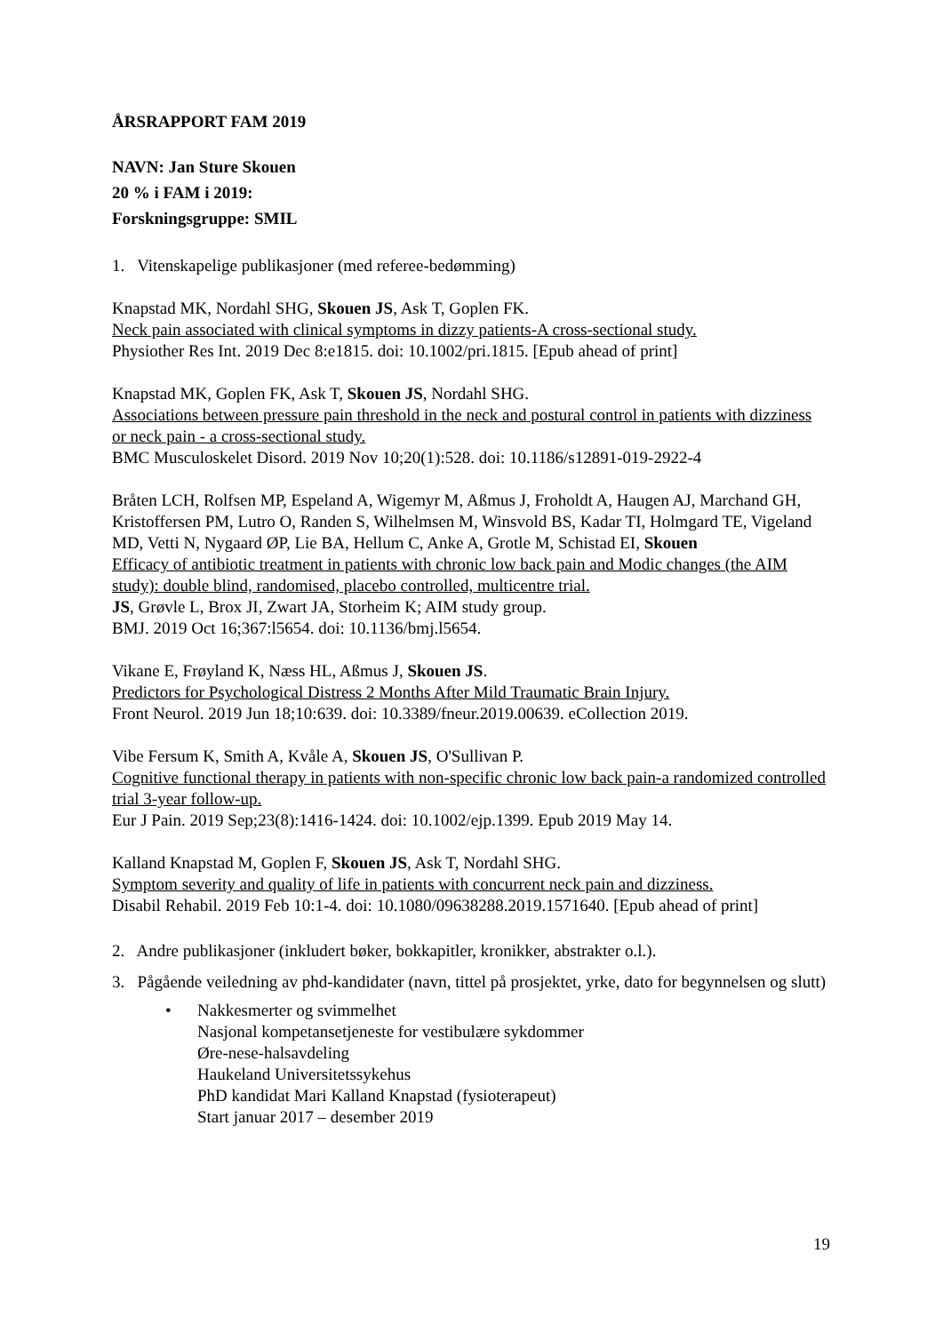ÅRSRAPPORT FAM 2019
NAVN: Jan Sture Skouen
20 % i FAM i 2019:
Forskningsgruppe: SMIL
1. Vitenskapelige publikasjoner (med referee-bedømming)
Knapstad MK, Nordahl SHG, Skouen JS, Ask T, Goplen FK.
Neck pain associated with clinical symptoms in dizzy patients-A cross-sectional study.
Physiother Res Int. 2019 Dec 8:e1815. doi: 10.1002/pri.1815. [Epub ahead of print]
Knapstad MK, Goplen FK, Ask T, Skouen JS, Nordahl SHG.
Associations between pressure pain threshold in the neck and postural control in patients with dizziness or neck pain - a cross-sectional study.
BMC Musculoskelet Disord. 2019 Nov 10;20(1):528. doi: 10.1186/s12891-019-2922-4
Bråten LCH, Rolfsen MP, Espeland A, Wigemyr M, Aßmus J, Froholdt A, Haugen AJ, Marchand GH, Kristoffersen PM, Lutro O, Randen S, Wilhelmsen M, Winsvold BS, Kadar TI, Holmgard TE, Vigeland MD, Vetti N, Nygaard ØP, Lie BA, Hellum C, Anke A, Grotle M, Schistad EI, Skouen
Efficacy of antibiotic treatment in patients with chronic low back pain and Modic changes (the AIM study): double blind, randomised, placebo controlled, multicentre trial.
JS, Grøvle L, Brox JI, Zwart JA, Storheim K; AIM study group.
BMJ. 2019 Oct 16;367:l5654. doi: 10.1136/bmj.l5654.
Vikane E, Frøyland K, Næss HL, Aßmus J, Skouen JS.
Predictors for Psychological Distress 2 Months After Mild Traumatic Brain Injury.
Front Neurol. 2019 Jun 18;10:639. doi: 10.3389/fneur.2019.00639. eCollection 2019.
Vibe Fersum K, Smith A, Kvåle A, Skouen JS, O'Sullivan P.
Cognitive functional therapy in patients with non-specific chronic low back pain-a randomized controlled trial 3-year follow-up.
Eur J Pain. 2019 Sep;23(8):1416-1424. doi: 10.1002/ejp.1399. Epub 2019 May 14.
Kalland Knapstad M, Goplen F, Skouen JS, Ask T, Nordahl SHG.
Symptom severity and quality of life in patients with concurrent neck pain and dizziness.
Disabil Rehabil. 2019 Feb 10:1-4. doi: 10.1080/09638288.2019.1571640. [Epub ahead of print]
2. Andre publikasjoner (inkludert bøker, bokkapitler, kronikker, abstrakter o.l.).
3. Pågående veiledning av phd-kandidater (navn, tittel på prosjektet, yrke, dato for begynnelsen og slutt)
• Nakkesmerter og svimmelhet
Nasjonal kompetansetjeneste for vestibulære sykdommer
Øre-nese-halsavdeling
Haukeland Universitetssykehus
PhD kandidat Mari Kalland Knapstad (fysioterapeut)
Start januar 2017 – desember 2019
19